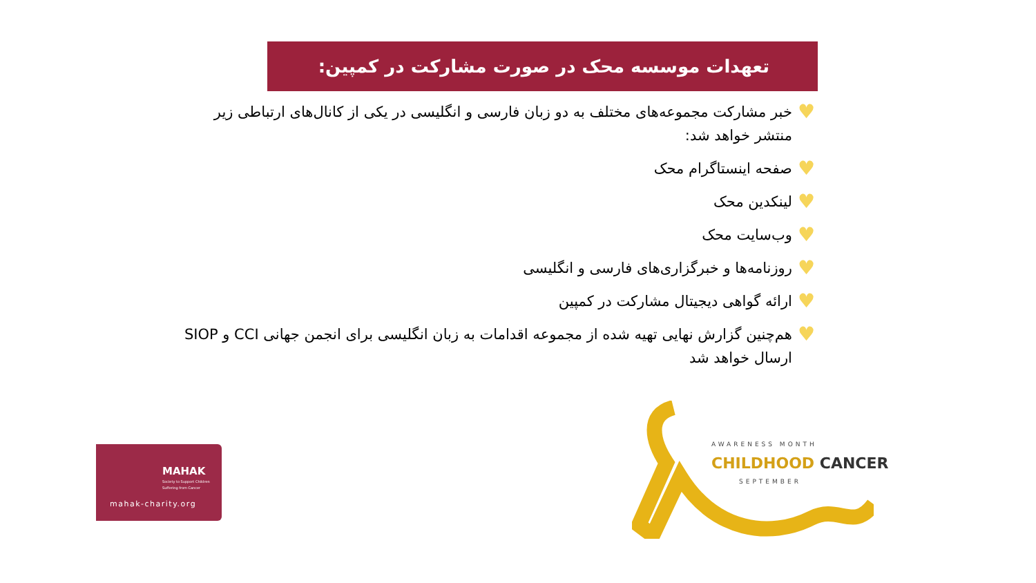تعهدات موسسه محک در صورت مشارکت در کمپین:
♥ خبر مشارکت مجموعه‌های مختلف به دو زبان فارسی و انگلیسی در یکی از کانال‌های ارتباطی زیر منتشر خواهد شد:
♥ صفحه اینستاگرام محک
♥ لینکدین محک
♥ وب‌سایت محک
♥ روزنامه‌ها و خبرگزاری‌های فارسی و انگلیسی
♥ ارائه گواهی دیجیتال مشارکت در کمپین
♥ هم‌چنین گزارش نهایی تهیه شده از مجموعه اقدامات به زبان انگلیسی برای انجمن جهانی CCI و SIOP ارسال خواهد شد
MAHAK
Society to Support Children
Suffering from Cancer
mahak-charity.org
AWARENESS MONTH
CHILDHOOD CANCER
SEPTEMBER